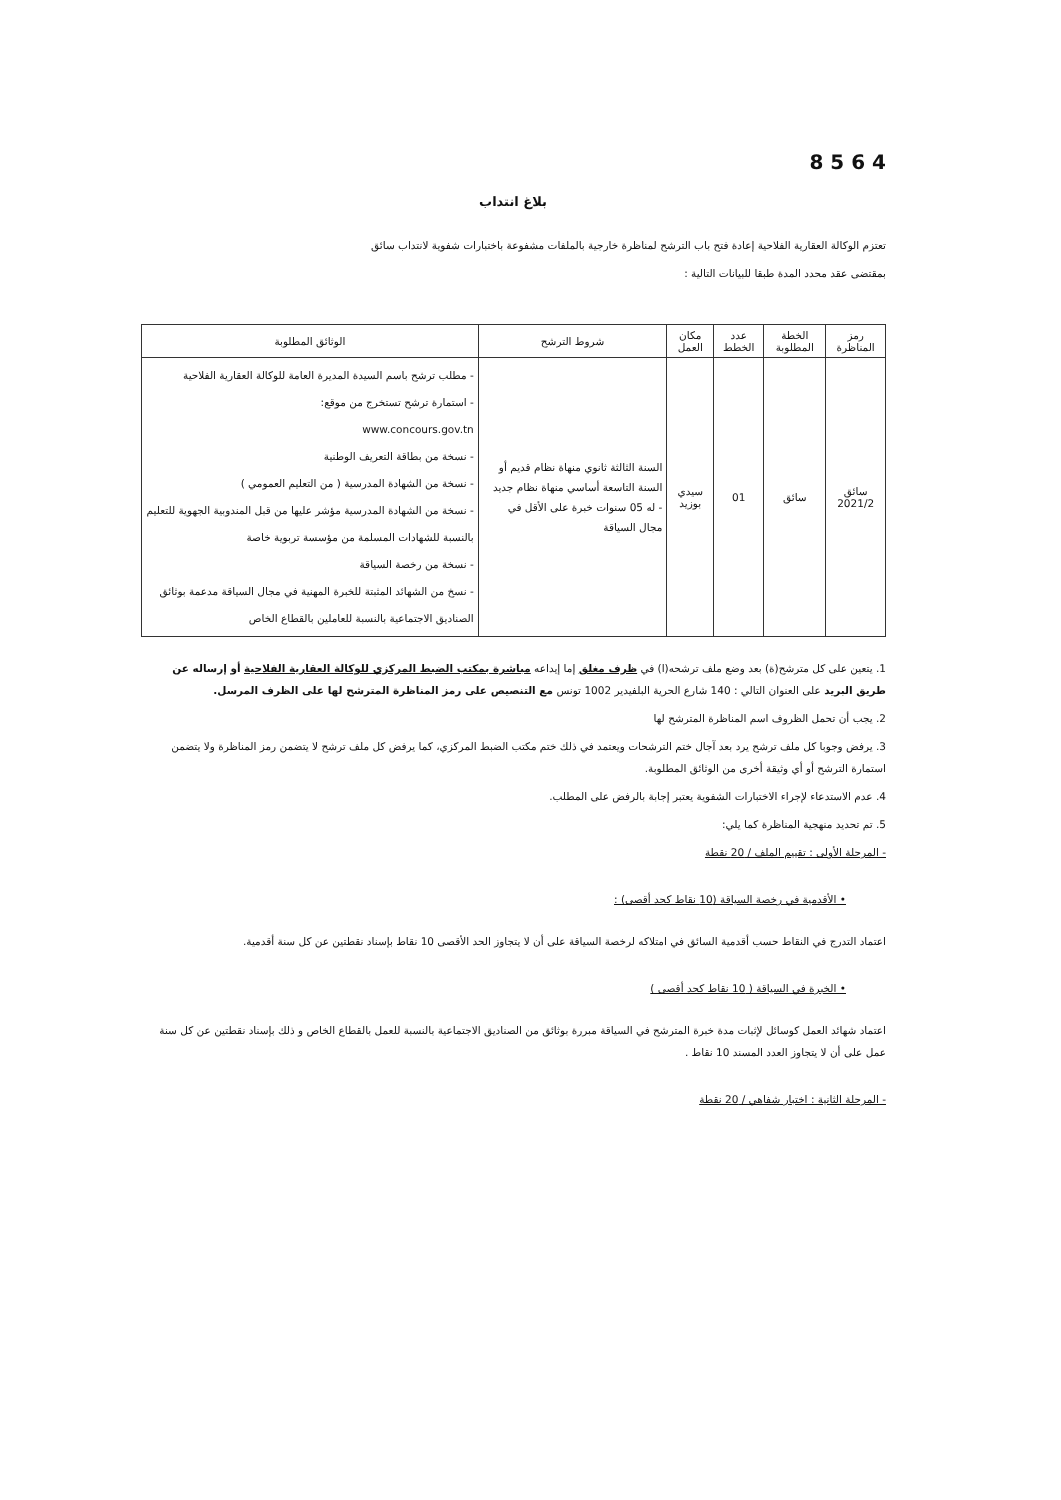8 5 6 4
بلاغ انتداب
تعتزم الوكالة العقارية الفلاحية إعادة فتح باب الترشح لمناظرة خارجية بالملفات مشفوعة باختبارات شفوية لانتداب سائق
بمقتضى عقد محدد المدة طبقا للبيانات التالية :
| رمز المناظرة | الخطة المطلوبة | عدد الخطط | مكان العمل | شروط الترشح | الوثائق المطلوبة |
| --- | --- | --- | --- | --- | --- |
| سائق 2021/2 | سائق | 01 | سيدي بوزيد | السنة الثالثة ثانوي منهاة نظام قديم أو السنة التاسعة أساسي منهاة نظام جديد - له 05 سنوات خبرة على الأقل في مجال السياقة | - مطلب ترشح باسم السيدة المديرة العامة للوكالة العقارية الفلاحية - استمارة ترشح تستخرج من موقع: www.concours.gov.tn - نسخة من بطاقة التعريف الوطنية - نسخة من الشهادة المدرسية ( من التعليم العمومي ) - نسخة من الشهادة المدرسية مؤشر عليها من قبل المندوبية الجهوية للتعليم بالنسبة للشهادات المسلمة من مؤسسة تربوية خاصة - نسخة من رخصة السياقة - نسخ من الشهائد المثبتة للخبرة المهنية في مجال السياقة مدعمة بوثائق الصناديق الاجتماعية بالنسبة للعاملين بالقطاع الخاص |
1. يتعين على كل مترشح(ة) بعد وضع ملف ترشحه(ا) في ظرف مغلق إما إيداعه مباشرة بمكتب الضبط المركزي للوكالة العقارية الفلاحية أو إرساله عن طريق البريد على العنوان التالي : 140 شارع الحرية البلفيدير 1002 تونس مع التنصيص على رمز المناظرة المترشح لها على الظرف المرسل.
2. يجب أن تحمل الظروف اسم المناظرة المترشح لها
3. يرفض وجوبا كل ملف ترشح يرد بعد آجال ختم الترشحات ويعتمد في ذلك ختم مكتب الضبط المركزي، كما يرفض كل ملف ترشح لا يتضمن رمز المناظرة ولا يتضمن استمارة الترشح أو أي وثيقة أخرى من الوثائق المطلوبة.
4. عدم الاستدعاء لإجراء الاختبارات الشفوية يعتبر إجابة بالرفض على المطلب.
5. تم تحديد منهجية المناظرة كما يلي:
- المرحلة الأولى : تقييم الملف / 20 نقطة
• الأقدمية في رخصة السياقة (10 نقاط كحد أقصى) :
اعتماد التدرج في النقاط حسب أقدمية السائق في امتلاكه لرخصة السياقة على أن لا يتجاوز الحد الأقصى 10 نقاط بإسناد نقطتين عن كل سنة أقدمية.
• الخبرة في السياقة ( 10 نقاط كحد أقصى )
اعتماد شهائد العمل كوسائل لإثبات مدة خبرة المترشح في السياقة مبررة بوثائق من الصناديق الاجتماعية بالنسبة للعمل بالقطاع الخاص و ذلك بإسناد نقطتين عن كل سنة عمل على أن لا يتجاوز العدد المسند 10 نقاط .
- المرحلة الثانية : اختبار شفاهي / 20 نقطة